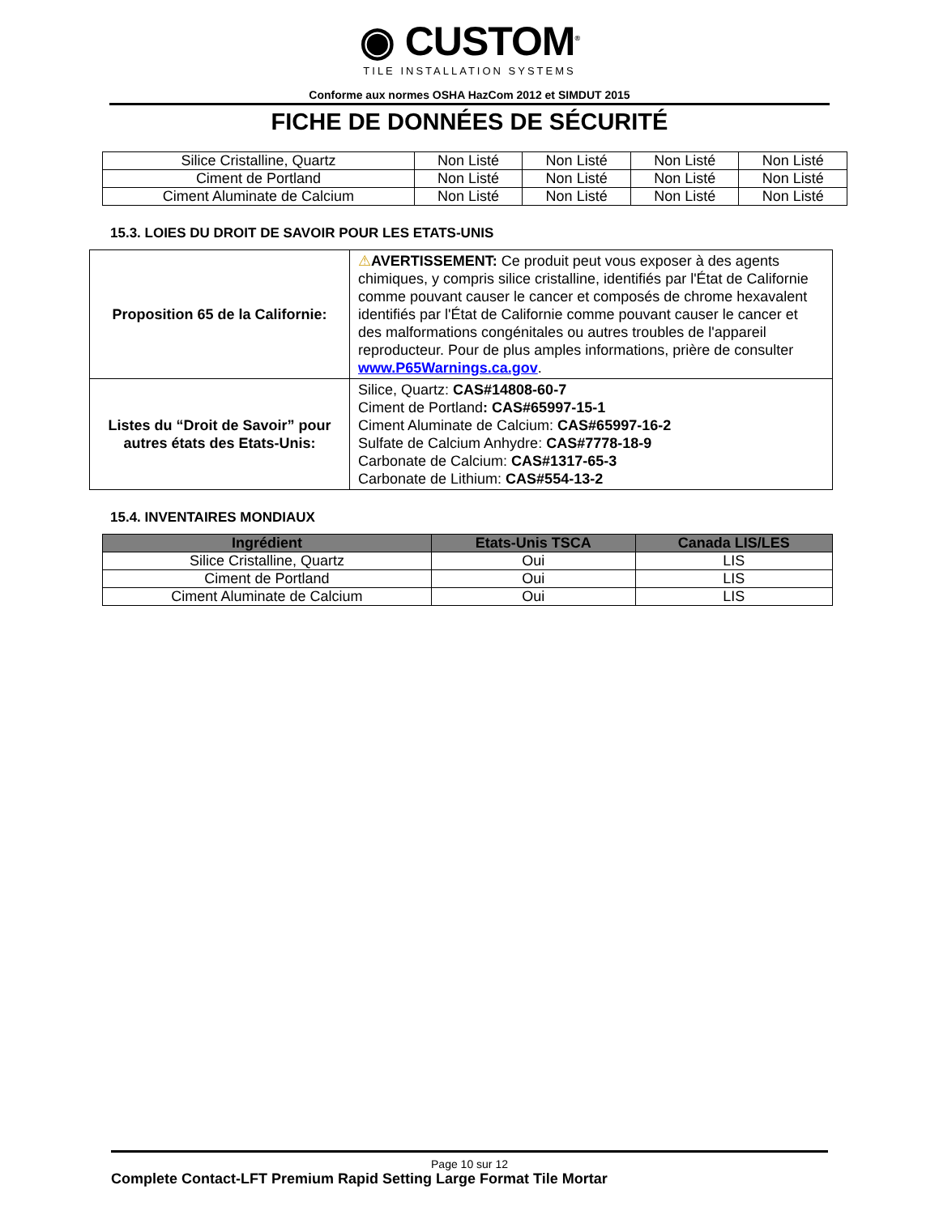◉ CUSTOM<sup>®</sup>
TILE INSTALLATION SYSTEMS
Conforme aux normes OSHA HazCom 2012 et SIMDUT 2015
FICHE DE DONNÉES DE SÉCURITÉ
| Silice Cristalline, Quartz | Non Listé | Non Listé | Non Listé | Non Listé |
| Ciment de Portland | Non Listé | Non Listé | Non Listé | Non Listé |
| Ciment Aluminate de Calcium | Non Listé | Non Listé | Non Listé | Non Listé |
15.3. LOIES DU DROIT DE SAVOIR POUR LES ETATS-UNIS
| Proposition 65 de la Californie: | ⚠ AVERTISSEMENT: Ce produit peut vous exposer à des agents chimiques, y compris silice cristalline, identifiés par l'État de Californie comme pouvant causer le cancer et composés de chrome hexavalent identifiés par l'État de Californie comme pouvant causer le cancer et des malformations congénitales ou autres troubles de l'appareil reproducteur. Pour de plus amples informations, prière de consulter www.P65Warnings.ca.gov . |
| Listes du “Droit de Savoir” pour autres états des Etats-Unis: | Silice, Quartz: CAS#14808-60-7 Ciment de Portland : CAS#65997-15-1 Ciment Aluminate de Calcium: CAS#65997-16-2 Sulfate de Calcium Anhydre: CAS#7778-18-9 Carbonate de Calcium: CAS#1317-65-3 Carbonate de Lithium: CAS#554-13-2 |
15.4. INVENTAIRES MONDIAUX
| Ingrédient | Etats-Unis TSCA | Canada LIS/LES |
| --- | --- | --- |
| Silice Cristalline, Quartz | Oui | LIS |
| Ciment de Portland | Oui | LIS |
| Ciment Aluminate de Calcium | Oui | LIS |
Page 10 sur 12
Complete Contact-LFT Premium Rapid Setting Large Format Tile Mortar